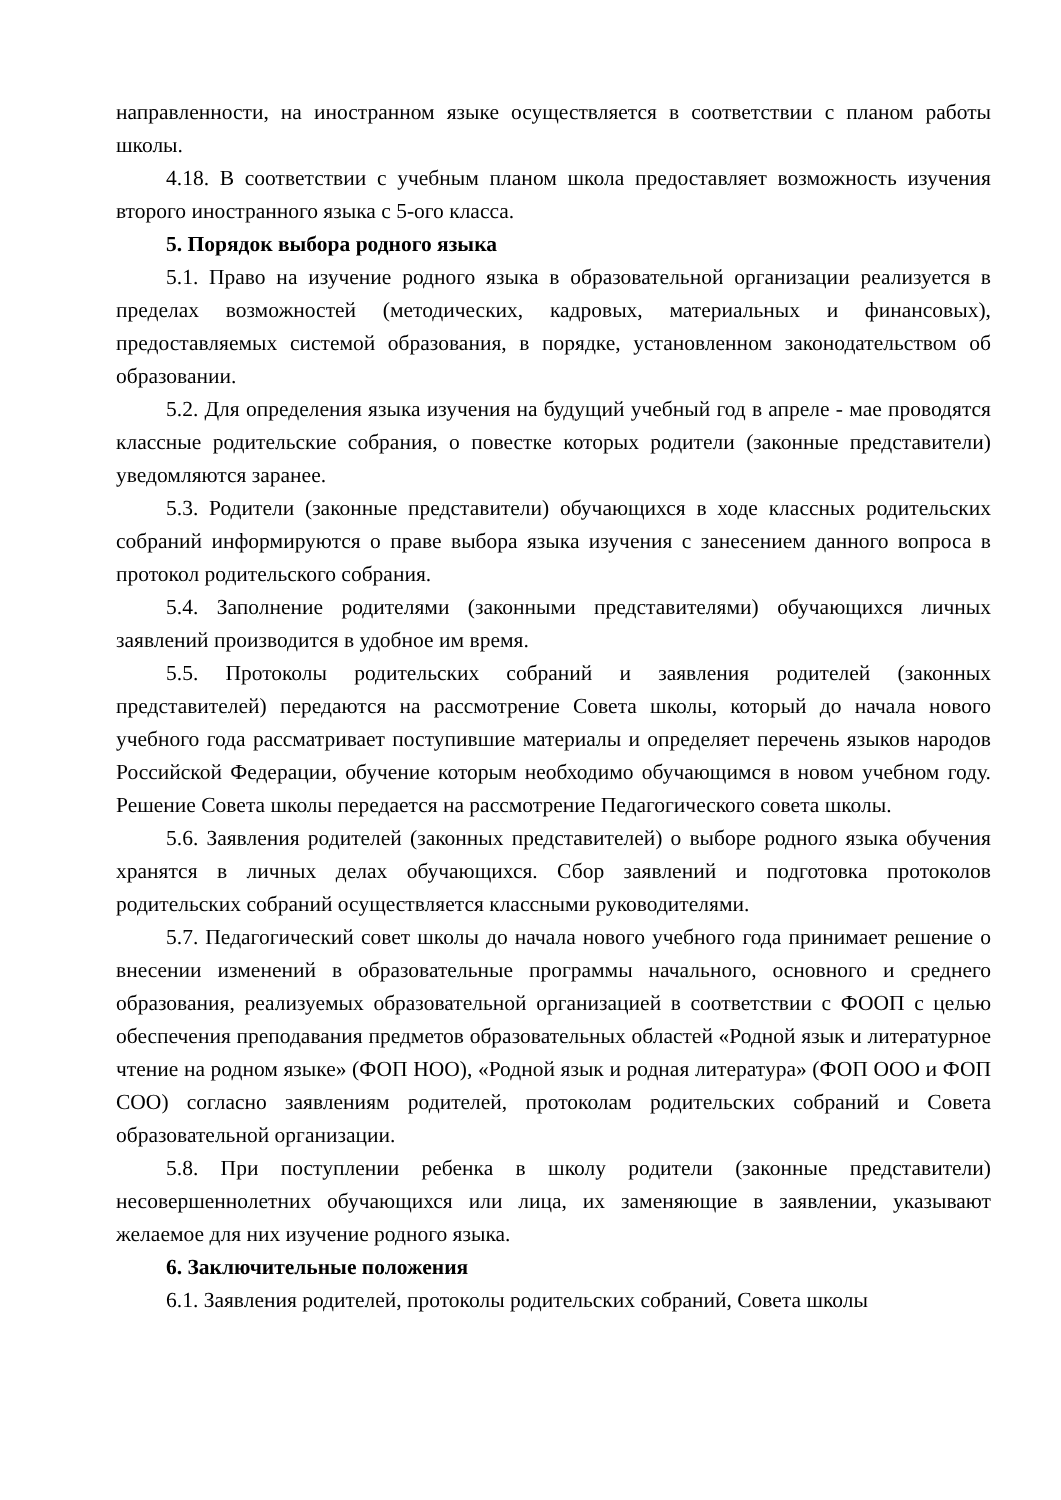направленности, на иностранном языке осуществляется в соответствии с планом работы школы.
4.18. В соответствии с учебным планом школа предоставляет возможность изучения второго иностранного языка с 5-ого класса.
5. Порядок выбора родного языка
5.1. Право на изучение родного языка в образовательной организации реализуется в пределах возможностей (методических, кадровых, материальных и финансовых), предоставляемых системой образования, в порядке, установленном законодательством об образовании.
5.2. Для определения языка изучения на будущий учебный год в апреле - мае проводятся классные родительские собрания, о повестке которых родители (законные представители) уведомляются заранее.
5.3. Родители (законные представители) обучающихся в ходе классных родительских собраний информируются о праве выбора языка изучения с занесением данного вопроса в протокол родительского собрания.
5.4. Заполнение родителями (законными представителями) обучающихся личных заявлений производится в удобное им время.
5.5. Протоколы родительских собраний и заявления родителей (законных представителей) передаются на рассмотрение Совета школы, который до начала нового учебного года рассматривает поступившие материалы и определяет перечень языков народов Российской Федерации, обучение которым необходимо обучающимся в новом учебном году. Решение Совета школы передается на рассмотрение Педагогического совета школы.
5.6. Заявления родителей (законных представителей) о выборе родного языка обучения хранятся в личных делах обучающихся. Сбор заявлений и подготовка протоколов родительских собраний осуществляется классными руководителями.
5.7. Педагогический совет школы до начала нового учебного года принимает решение о внесении изменений в образовательные программы начального, основного и среднего образования, реализуемых образовательной организацией в соответствии с ФООП с целью обеспечения преподавания предметов образовательных областей «Родной язык и литературное чтение на родном языке» (ФОП НОО), «Родной язык и родная литература» (ФОП ООО и ФОП СОО) согласно заявлениям родителей, протоколам родительских собраний и Совета образовательной организации.
5.8. При поступлении ребенка в школу родители (законные представители) несовершеннолетних обучающихся или лица, их заменяющие в заявлении, указывают желаемое для них изучение родного языка.
6. Заключительные положения
6.1. Заявления родителей, протоколы родительских собраний, Совета школы